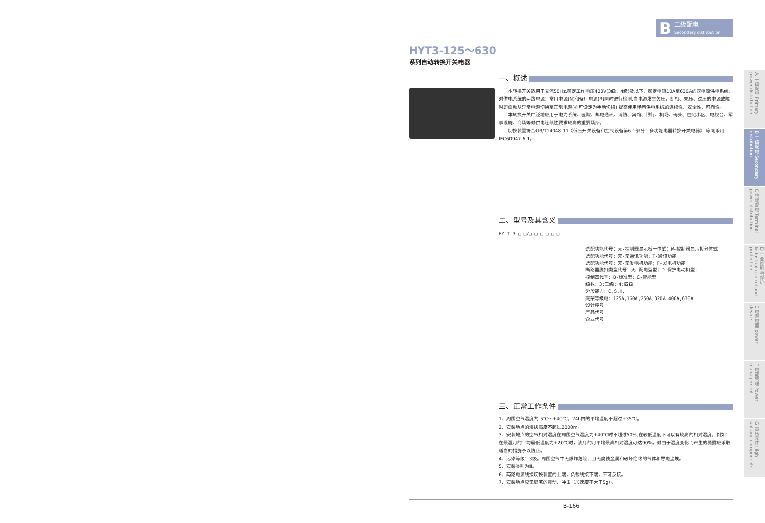B
二级配电
Secondary distribution
HYT3-125～630
系列自动转换开关电器
一、概述
本转换开关适用于交流50Hz,额定工作电压400V(3级、4级)及以下，额定电流10A至630A的双电源供电系统，对供电系统的两路电源：常用电源(N)和备用电源(R)同时进行检测,当电源发生欠压、断相、失压、过压的电源故障时即自动从异常电源切换至正常电源(亦可设定为手动切换),提高使用场所供电系统的连续性、安全性、可靠性。
本转换开关广泛地应用于电力系统、医院、邮电通讯、消防、宾馆、银行、机场、码头、住宅小区、电视台、军事设施、商场等对供电连续性要求较高的重要场所。
切换装置符合GB/T14048.11《低压开关设备和控制设备第6-1部分：多功能电器转换开关电器》,等同采用IEC60947-6-1。
二、型号及其含义
HY T 3-□ □/□ □ □ □ □ □
选配功能代号：无-控制器显示板一体式；W-控制器显示板分体式
选配功能代号：无-无通讯功能；T-通讯功能
选配功能代号：无-无发电机功能；F-发电机功能
断路器脱扣类型代号：无-配电型型；D-保护电动机型；
控制器代号：B-标准型；C-智能型
级数：3:三级；4:四级
分段能力：C,S,H,
壳架等级电：125A,160A,250A,320A,400A,630A
设计序号
产品代号
企业代号
三、正常工作条件
1、周围空气温度为-5℃～+40℃，24h内的平均温度不超过+35℃。
2、安装地点的海拔高度不超过2000m。
3、安装地点的空气相对湿度在周围空气温度为+40℃时不超过50%,在较低温度下可以有较高的相对湿度。例如：在最湿月的平均最低温度为+20℃时，该月的月平均最高相对湿度可达90%。对由于温度变化而产生的凝露应采取适当的措施予以防止。
4、污染等级：3级。周围空气中无爆炸危险、且无腐蚀金属和破坏绝缘的气体和导电尘埃。
5、安装类别为Ⅲ。
6、两路电源线接切换装置的上端，负载线接下端，不可反接。
7、安装地点应无显著的震动、冲击（加速度不大于5g）。
A 一级配电 Primary power distribution
B 二级配电 Secondary distribution
C 终端配电 Terminal power distribution
D 工业控制与保护 Industrial control and protection
E 电源电器 power device
F 电能管理 Power management
G 高压元件 High voltage components
B-166